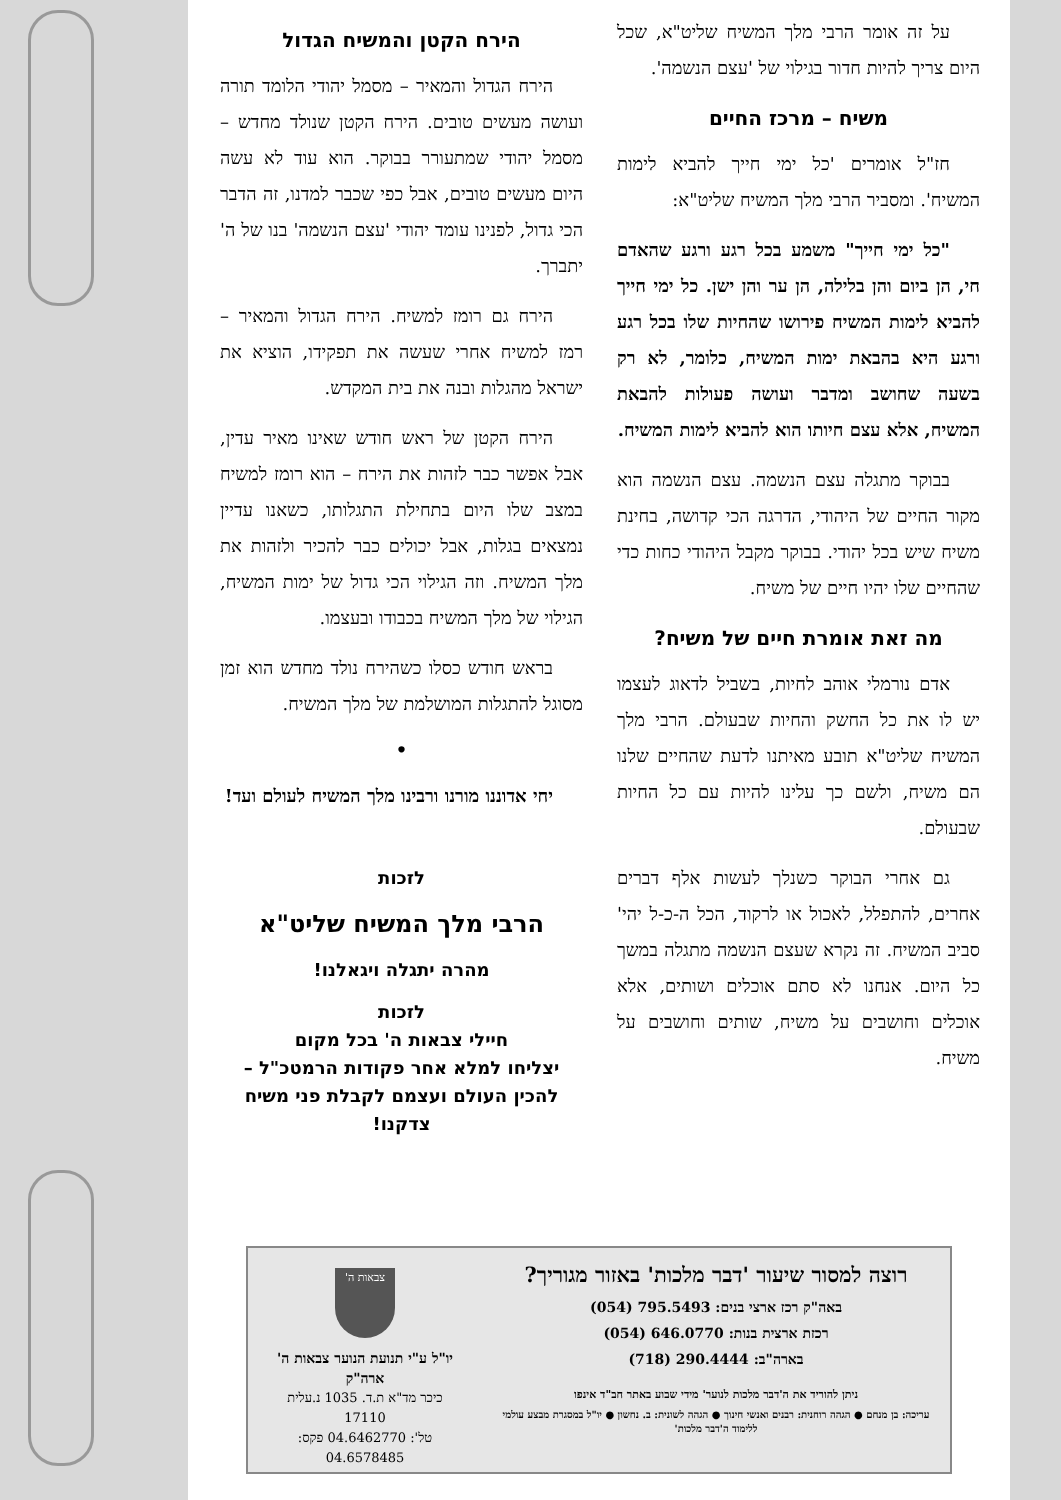על זה אומר הרבי מלך המשיח שליט"א, שכל היום צריך להיות חדור בגילוי של 'עצם הנשמה'.
משיח – מרכז החיים
חז"ל אומרים 'כל ימי חייך להביא לימות המשיח'. ומסביר הרבי מלך המשיח שליט"א:
"כל ימי חייך" משמע בכל רגע ורגע שהאדם חי, הן ביום והן בלילה, הן ער והן ישן. כל ימי חייך להביא לימות המשיח פירושו שהחיות שלו בכל רגע ורגע היא בהבאת ימות המשיח, כלומר, לא רק בשעה שחושב ומדבר ועושה פעולות להבאת המשיח, אלא עצם חיותו הוא להביא לימות המשיח.
בבוקר מתגלה עצם הנשמה. עצם הנשמה הוא מקור החיים של היהודי, הדרגה הכי קדושה, בחינת משיח שיש בכל יהודי. בבוקר מקבל היהודי כחות כדי שהחיים שלו יהיו חיים של משיח.
מה זאת אומרת חיים של משיח?
אדם נורמלי אוהב לחיות, בשביל לדאוג לעצמו יש לו את כל החשק והחיות שבעולם. הרבי מלך המשיח שליט"א תובע מאיתנו לדעת שהחיים שלנו הם משיח, ולשם כך עלינו להיות עם כל החיות שבעולם.
גם אחרי הבוקר כשנלך לעשות אלף דברים אחרים, להתפלל, לאכול או לרקוד, הכל ה-כ-ל יהי' סביב המשיח. זה נקרא שעצם הנשמה מתגלה במשך כל היום. אנחנו לא סתם אוכלים ושותים, אלא אוכלים וחושבים על משיח, שותים וחושבים על משיח.
הירח הקטן והמשיח הגדול
הירח הגדול והמאיר – מסמל יהודי הלומד תורה ועושה מעשים טובים. הירח הקטן שנולד מחדש – מסמל יהודי שמתעורר בבוקר. הוא עוד לא עשה היום מעשים טובים, אבל כפי שכבר למדנו, זה הדבר הכי גדול, לפנינו עומד יהודי 'עצם הנשמה' בנו של ה' יתברך.
הירח גם רומז למשיח. הירח הגדול והמאיר – רמז למשיח אחרי שעשה את תפקידו, הוציא את ישראל מהגלות ובנה את בית המקדש.
הירח הקטן של ראש חודש שאינו מאיר עדין, אבל אפשר כבר לזהות את הירח – הוא רומז למשיח במצב שלו היום בתחילת התגלותו, כשאנו עדיין נמצאים בגלות, אבל יכולים כבר להכיר ולזהות את מלך המשיח. וזה הגילוי הכי גדול של ימות המשיח, הגילוי של מלך המשיח בכבודו ובעצמו.
בראש חודש כסלו כשהירח נולד מחדש הוא זמן מסוגל להתגלות המושלמת של מלך המשיח.
•
יחי אדוננו מורנו ורבינו מלך המשיח לעולם ועד!
לזכות
הרבי מלך המשיח שליט"א
מהרה יתגלה ויגאלנו!
לזכות
חיילי צבאות ה' בכל מקום
יצליחו למלא אחר פקודות הרמטכ"ל – להכין העולם ועצמם לקבלת פני משיח צדקנו!
רוצה למסור שיעור 'דבר מלכות' באזור מגוריך?
באה"ק רכז ארצי בנים: ‎(054) 795.5493
רכזת ארצית בנות: ‎(054) 646.0770
בארה"ב: ‎(718) 290.4444
ניתן להוריד את ה'דבר מלכות לנוער' מידי שבוע באתר חב"ד אינפו
עריכה: בן מנחם ● הגהה רוחנית: רבנים ואנשי חינוך ● הגהה לשונית: ב. נחשון ● יו"ל במסגרת מבצע עולמי ללימוד ה'דבר מלכות'
צבאות ה'
יו"ל ע"י תנועת הנוער צבאות ה' ארה"ק
כיכר מד"א ת.ד. 1035 נ.עלית 17110
טל': 04.6462770 פקס: 04.6578485